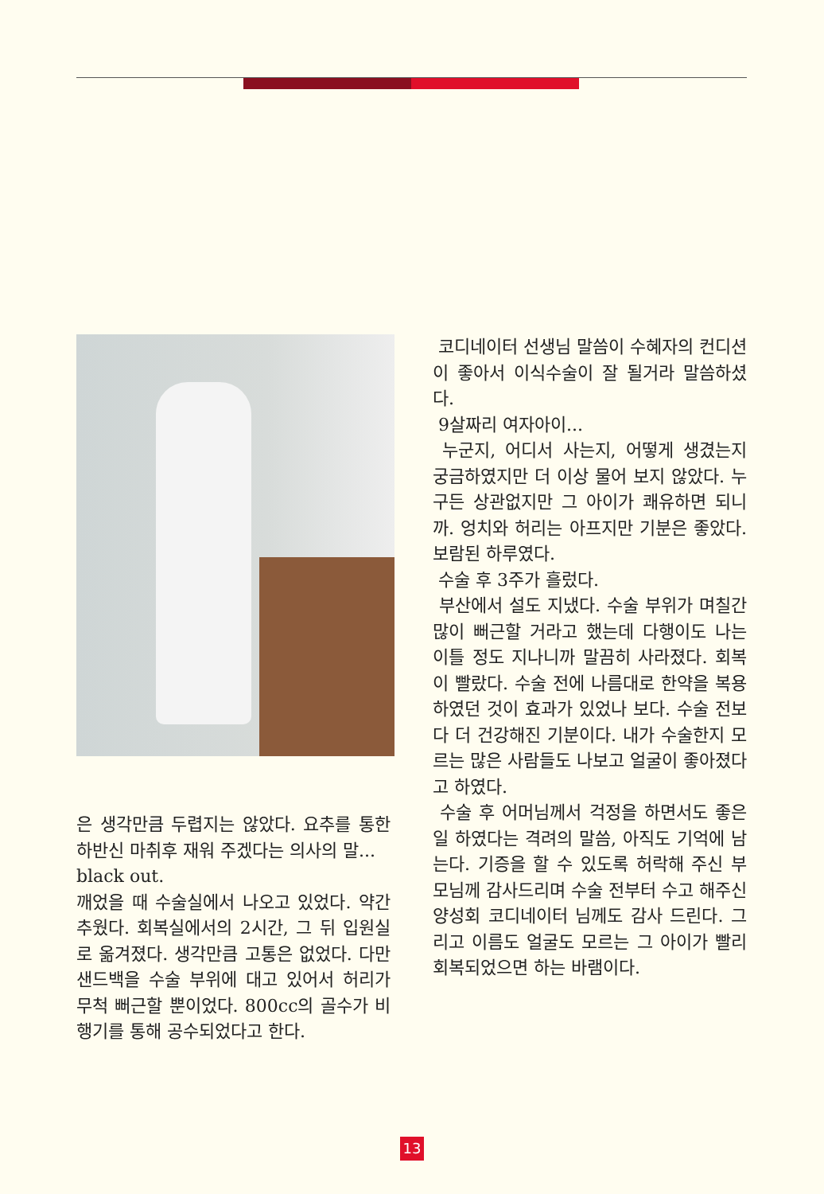은 생각만큼 두렵지는 않았다. 요추를 통한 하반신 마취후 재워 주겠다는 의사의 말...
black out.
깨었을 때 수술실에서 나오고 있었다. 약간 추웠다. 회복실에서의 2시간, 그 뒤 입원실로 옮겨졌다. 생각만큼 고통은 없었다. 다만 샌드백을 수술 부위에 대고 있어서 허리가 무척 뻐근할 뿐이었다. 800cc의 골수가 비행기를 통해 공수되었다고 한다.
코디네이터 선생님 말씀이 수혜자의 컨디션이 좋아서 이식수술이 잘 될거라 말씀하셨다.
9살짜리 여자아이...
누군지, 어디서 사는지, 어떻게 생겼는지 궁금하였지만 더 이상 물어 보지 않았다. 누구든 상관없지만 그 아이가 쾌유하면 되니까. 엉치와 허리는 아프지만 기분은 좋았다. 보람된 하루였다.
수술 후 3주가 흘렀다.
부산에서 설도 지냈다. 수술 부위가 며칠간 많이 뻐근할 거라고 했는데 다행이도 나는 이틀 정도 지나니까 말끔히 사라졌다. 회복이 빨랐다. 수술 전에 나름대로 한약을 복용하였던 것이 효과가 있었나 보다. 수술 전보다 더 건강해진 기분이다. 내가 수술한지 모르는 많은 사람들도 나보고 얼굴이 좋아졌다고 하였다.
수술 후 어머님께서 걱정을 하면서도 좋은 일 하였다는 격려의 말씀, 아직도 기억에 남는다. 기증을 할 수 있도록 허락해 주신 부모님께 감사드리며 수술 전부터 수고 해주신 양성회 코디네이터 님께도 감사 드린다. 그리고 이름도 얼굴도 모르는 그 아이가 빨리 회복되었으면 하는 바램이다.
13